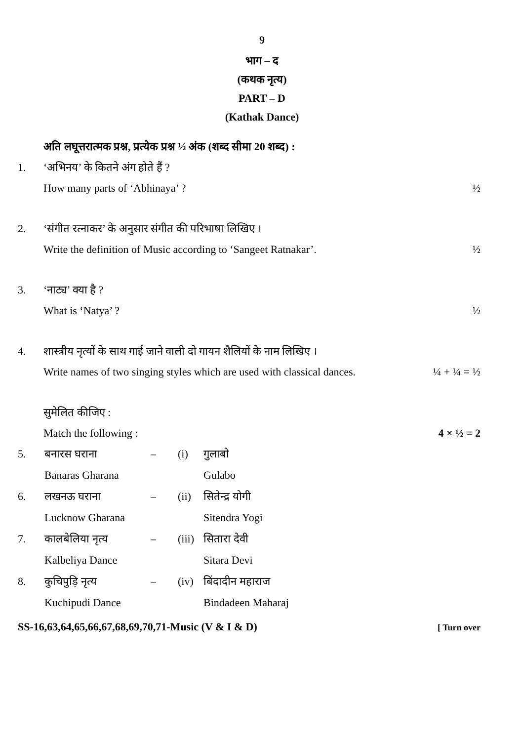9
भाग – द
(कथक नृत्य)
PART – D
(Kathak Dance)
अति लघूत्तरात्मक प्रश्न, प्रत्येक प्रश्न ½ अंक (शब्द सीमा 20 शब्द) :
1. ‘अभिनय’ के कितने अंग होते हैं ?
How many parts of ‘Abhinaya’ ? ½
2. ‘संगीत रत्नाकर’ के अनुसार संगीत की परिभाषा लिखिए ।
Write the definition of Music according to ‘Sangeet Ratnakar’. ½
3. ‘नाट्य’ क्या है ?
What is ‘Natya’ ? ½
4. शास्त्रीय नृत्यों के साथ गाई जाने वाली दो गायन शैलियों के नाम लिखिए ।
Write names of two singing styles which are used with classical dances. ¼ + ¼ = ½
सुमेलित कीजिए :
Match the following : 4 × ½ = 2
5. बनारस घराना – (i) गुलाबो
Banaras Gharana Gulabo
6. लखनऊ घराना – (ii) सितेन्द्र योगी
Lucknow Gharana Sitendra Yogi
7. कालबेलिया नृत्य – (iii) सितारा देवी
Kalbeliya Dance Sitara Devi
8. कुचिपुड़ि नृत्य – (iv) बिंदादीन महाराज
Kuchipudi Dance Bindadeen Maharaj
SS-16,63,64,65,66,67,68,69,70,71-Music (V & I & D) [ Turn over